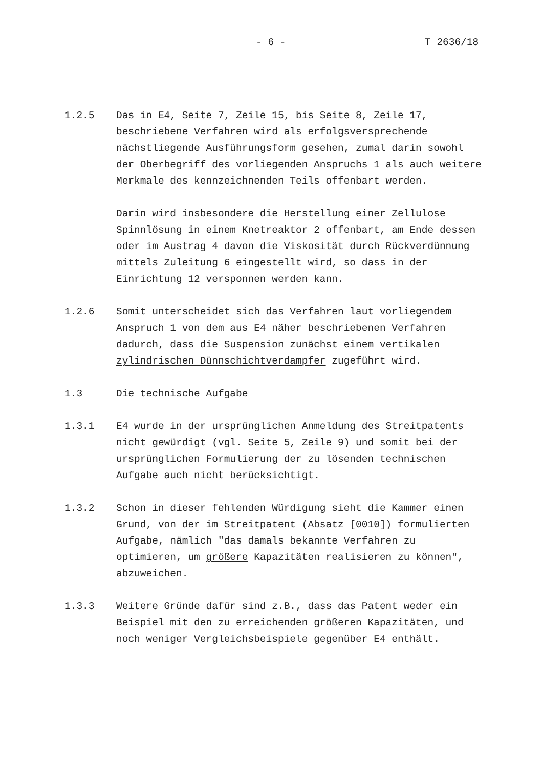- 6 - T 2636/18
1.2.5 Das in E4, Seite 7, Zeile 15, bis Seite 8, Zeile 17, beschriebene Verfahren wird als erfolgsversprechende nächstliegende Ausführungsform gesehen, zumal darin sowohl der Oberbegriff des vorliegenden Anspruchs 1 als auch weitere Merkmale des kennzeichnenden Teils offenbart werden.
Darin wird insbesondere die Herstellung einer Zellulose Spinnlösung in einem Knetreaktor 2 offenbart, am Ende dessen oder im Austrag 4 davon die Viskosität durch Rückverdünnung mittels Zuleitung 6 eingestellt wird, so dass in der Einrichtung 12 versponnen werden kann.
1.2.6 Somit unterscheidet sich das Verfahren laut vorliegendem Anspruch 1 von dem aus E4 näher beschriebenen Verfahren dadurch, dass die Suspension zunächst einem vertikalen zylindrischen Dünnschichtverdampfer zugeführt wird.
1.3 Die technische Aufgabe
1.3.1 E4 wurde in der ursprünglichen Anmeldung des Streitpatents nicht gewürdigt (vgl. Seite 5, Zeile 9) und somit bei der ursprünglichen Formulierung der zu lösenden technischen Aufgabe auch nicht berücksichtigt.
1.3.2 Schon in dieser fehlenden Würdigung sieht die Kammer einen Grund, von der im Streitpatent (Absatz [0010]) formulierten Aufgabe, nämlich "das damals bekannte Verfahren zu optimieren, um größere Kapazitäten realisieren zu können", abzuweichen.
1.3.3 Weitere Gründe dafür sind z.B., dass das Patent weder ein Beispiel mit den zu erreichenden größeren Kapazitäten, und noch weniger Vergleichsbeispiele gegenüber E4 enthält.